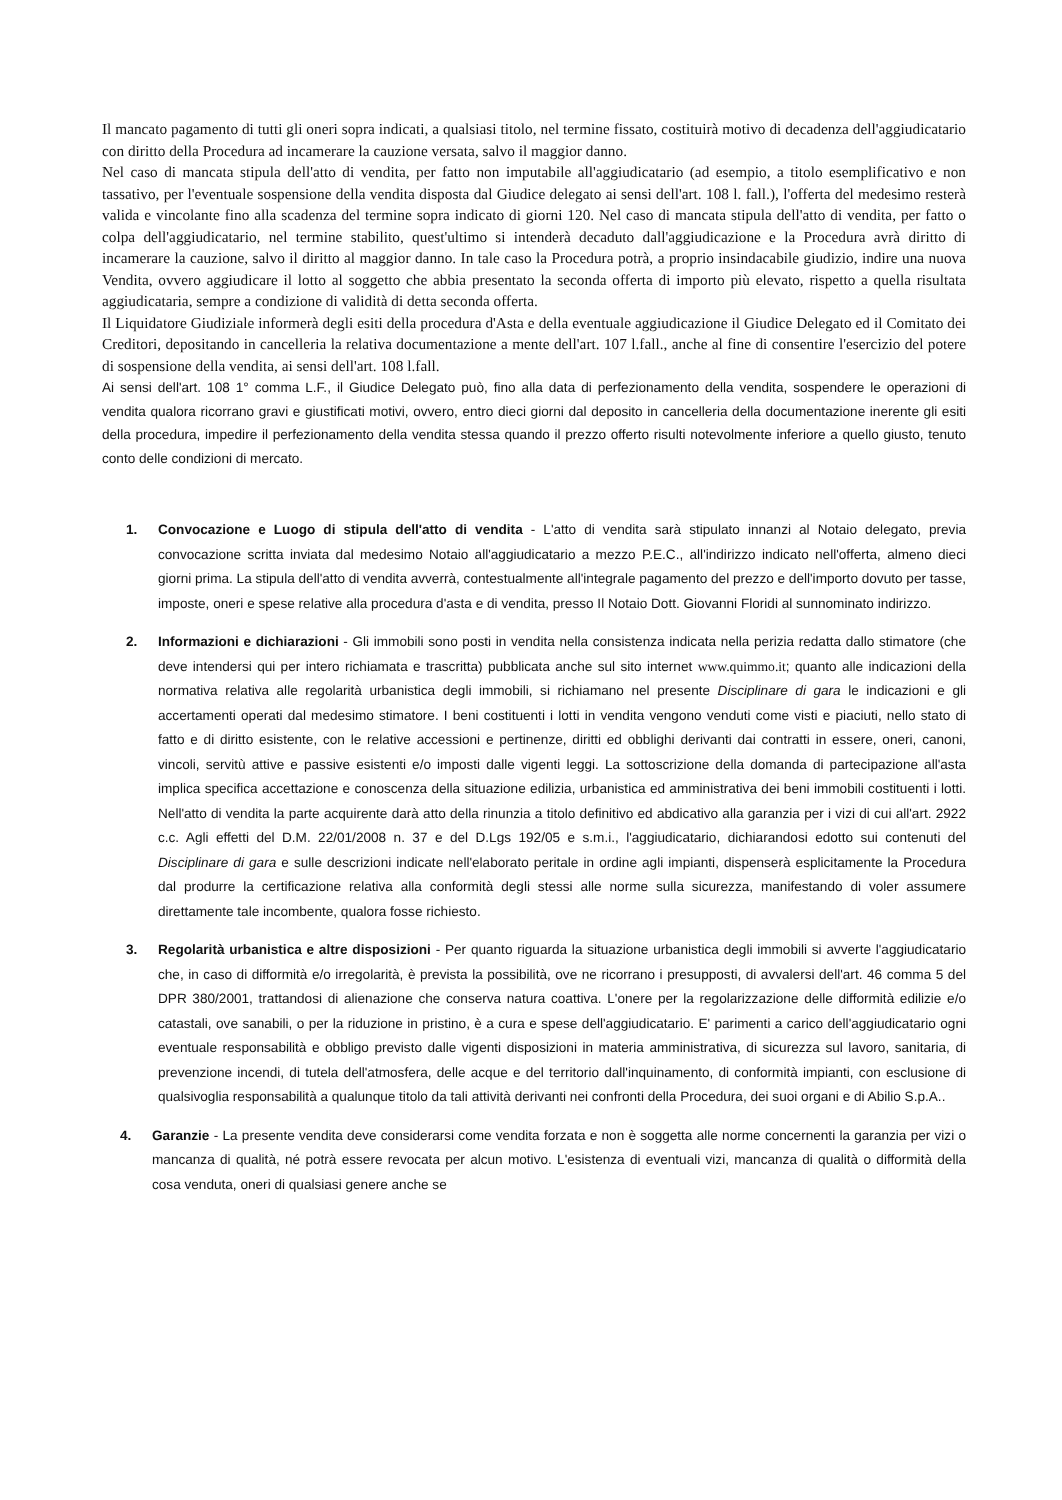Il mancato pagamento di tutti gli oneri sopra indicati, a qualsiasi titolo, nel termine fissato, costituirà motivo di decadenza dell'aggiudicatario con diritto della Procedura ad incamerare la cauzione versata, salvo il maggior danno.
Nel caso di mancata stipula dell'atto di vendita, per fatto non imputabile all'aggiudicatario (ad esempio, a titolo esemplificativo e non tassativo, per l'eventuale sospensione della vendita disposta dal Giudice delegato ai sensi dell'art. 108 l. fall.), l'offerta del medesimo resterà valida e vincolante fino alla scadenza del termine sopra indicato di giorni 120. Nel caso di mancata stipula dell'atto di vendita, per fatto o colpa dell'aggiudicatario, nel termine stabilito, quest'ultimo si intenderà decaduto dall'aggiudicazione e la Procedura avrà diritto di incamerare la cauzione, salvo il diritto al maggior danno. In tale caso la Procedura potrà, a proprio insindacabile giudizio, indire una nuova Vendita, ovvero aggiudicare il lotto al soggetto che abbia presentato la seconda offerta di importo più elevato, rispetto a quella risultata aggiudicataria, sempre a condizione di validità di detta seconda offerta.
Il Liquidatore Giudiziale informerà degli esiti della procedura d'Asta e della eventuale aggiudicazione il Giudice Delegato ed il Comitato dei Creditori, depositando in cancelleria la relativa documentazione a mente dell'art. 107 l.fall., anche al fine di consentire l'esercizio del potere di sospensione della vendita, ai sensi dell'art. 108 l.fall.
Ai sensi dell'art. 108 1° comma L.F., il Giudice Delegato può, fino alla data di perfezionamento della vendita, sospendere le operazioni di vendita qualora ricorrano gravi e giustificati motivi, ovvero, entro dieci giorni dal deposito in cancelleria della documentazione inerente gli esiti della procedura, impedire il perfezionamento della vendita stessa quando il prezzo offerto risulti notevolmente inferiore a quello giusto, tenuto conto delle condizioni di mercato.
1. Convocazione e Luogo di stipula dell'atto di vendita - L'atto di vendita sarà stipulato innanzi al Notaio delegato, previa convocazione scritta inviata dal medesimo Notaio all'aggiudicatario a mezzo P.E.C., all'indirizzo indicato nell'offerta, almeno dieci giorni prima. La stipula dell'atto di vendita avverrà, contestualmente all'integrale pagamento del prezzo e dell'importo dovuto per tasse, imposte, oneri e spese relative alla procedura d'asta e di vendita, presso Il Notaio Dott. Giovanni Floridi al sunnominato indirizzo.
2. Informazioni e dichiarazioni - Gli immobili sono posti in vendita nella consistenza indicata nella perizia redatta dallo stimatore (che deve intendersi qui per intero richiamata e trascritta) pubblicata anche sul sito internet www.quimmo.it; quanto alle indicazioni della normativa relativa alle regolarità urbanistica degli immobili, si richiamano nel presente Disciplinare di gara le indicazioni e gli accertamenti operati dal medesimo stimatore. I beni costituenti i lotti in vendita vengono venduti come visti e piaciuti, nello stato di fatto e di diritto esistente, con le relative accessioni e pertinenze, diritti ed obblighi derivanti dai contratti in essere, oneri, canoni, vincoli, servitù attive e passive esistenti e/o imposti dalle vigenti leggi. La sottoscrizione della domanda di partecipazione all'asta implica specifica accettazione e conoscenza della situazione edilizia, urbanistica ed amministrativa dei beni immobili costituenti i lotti. Nell'atto di vendita la parte acquirente darà atto della rinunzia a titolo definitivo ed abdicativo alla garanzia per i vizi di cui all'art. 2922 c.c. Agli effetti del D.M. 22/01/2008 n. 37 e del D.Lgs 192/05 e s.m.i., l'aggiudicatario, dichiarandosi edotto sui contenuti del Disciplinare di gara e sulle descrizioni indicate nell'elaborato peritale in ordine agli impianti, dispenserà esplicitamente la Procedura dal produrre la certificazione relativa alla conformità degli stessi alle norme sulla sicurezza, manifestando di voler assumere direttamente tale incombente, qualora fosse richiesto.
3. Regolarità urbanistica e altre disposizioni - Per quanto riguarda la situazione urbanistica degli immobili si avverte l'aggiudicatario che, in caso di difformità e/o irregolarità, è prevista la possibilità, ove ne ricorrano i presupposti, di avvalersi dell'art. 46 comma 5 del DPR 380/2001, trattandosi di alienazione che conserva natura coattiva. L'onere per la regolarizzazione delle difformità edilizie e/o catastali, ove sanabili, o per la riduzione in pristino, è a cura e spese dell'aggiudicatario. E' parimenti a carico dell'aggiudicatario ogni eventuale responsabilità e obbligo previsto dalle vigenti disposizioni in materia amministrativa, di sicurezza sul lavoro, sanitaria, di prevenzione incendi, di tutela dell'atmosfera, delle acque e del territorio dall'inquinamento, di conformità impianti, con esclusione di qualsivoglia responsabilità a qualunque titolo da tali attività derivanti nei confronti della Procedura, dei suoi organi e di Abilio S.p.A..
4. Garanzie - La presente vendita deve considerarsi come vendita forzata e non è soggetta alle norme concernenti la garanzia per vizi o mancanza di qualità, né potrà essere revocata per alcun motivo. L'esistenza di eventuali vizi, mancanza di qualità o difformità della cosa venduta, oneri di qualsiasi genere anche se